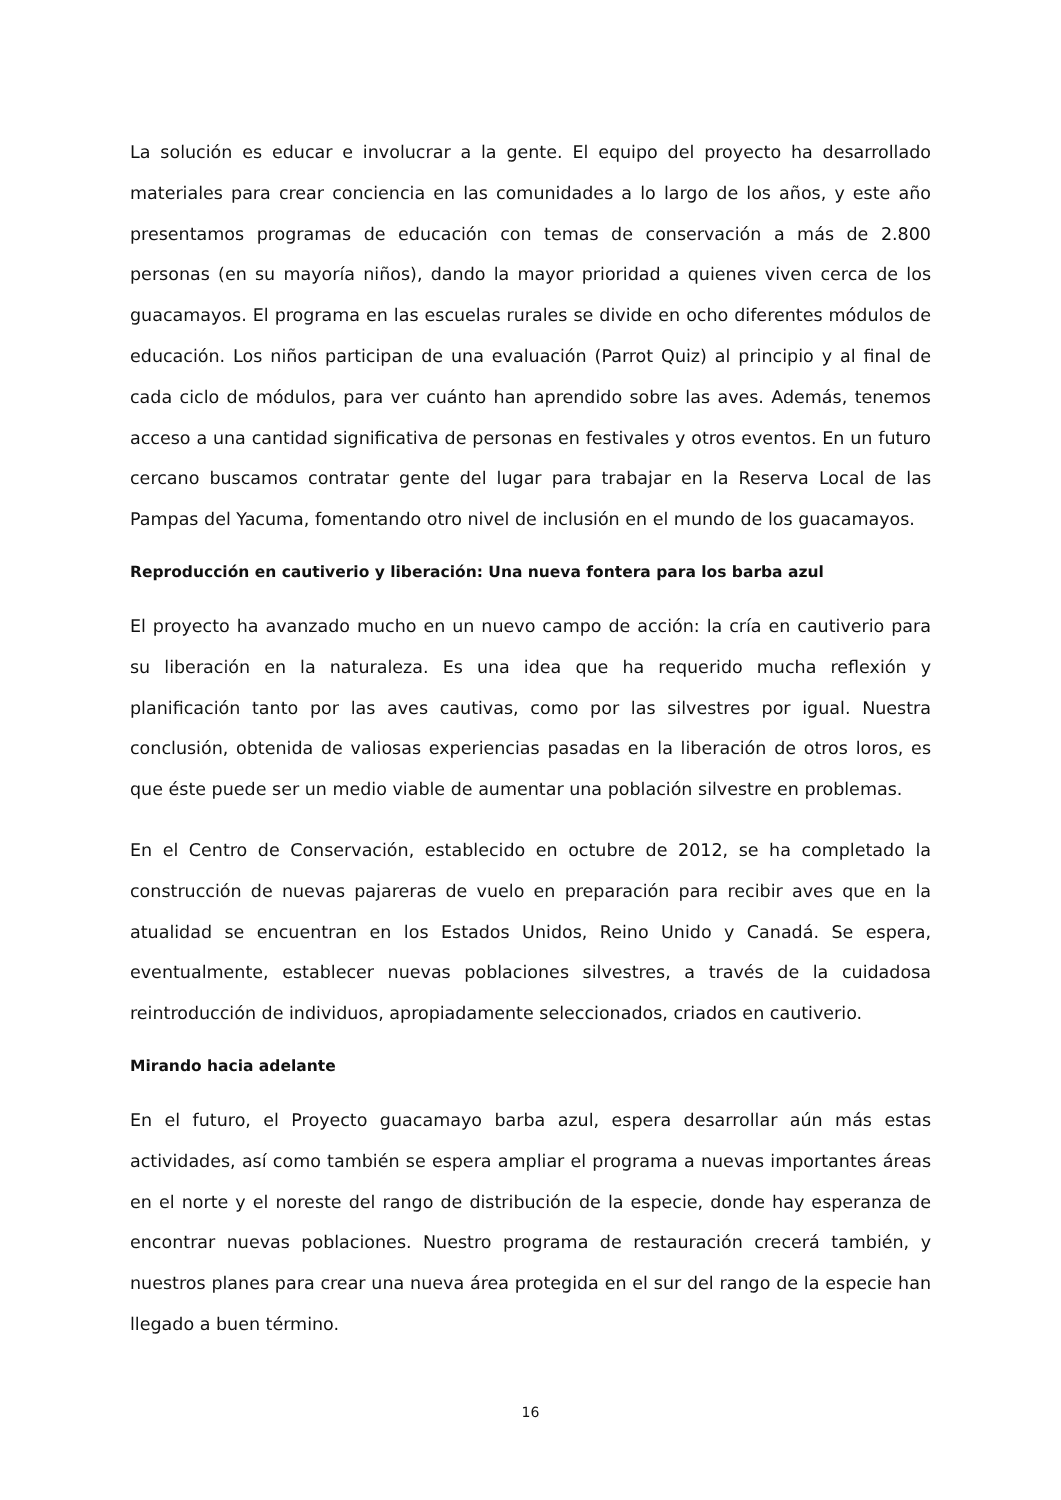La solución es educar e involucrar a la gente. El equipo del proyecto ha desarrollado materiales para crear conciencia en las comunidades a lo largo de los años, y este año presentamos programas de educación con temas de conservación a más de 2.800 personas (en su mayoría niños), dando la mayor prioridad a quienes viven cerca de los guacamayos. El programa en las escuelas rurales se divide en ocho diferentes módulos de educación. Los niños participan de una evaluación (Parrot Quiz) al principio y al final de cada ciclo de módulos, para ver cuánto han aprendido sobre las aves. Además, tenemos acceso a una cantidad significativa de personas en festivales y otros eventos. En un futuro cercano buscamos contratar gente del lugar para trabajar en la Reserva Local de las Pampas del Yacuma, fomentando otro nivel de inclusión en el mundo de los guacamayos.
Reproducción en cautiverio y liberación: Una nueva fontera para los barba azul
El proyecto ha avanzado mucho en un nuevo campo de acción: la cría en cautiverio para su liberación en la naturaleza. Es una idea que ha requerido mucha reflexión y planificación tanto por las aves cautivas, como por las silvestres por igual. Nuestra conclusión, obtenida de valiosas experiencias pasadas en la liberación de otros loros, es que éste puede ser un medio viable de aumentar una población silvestre en problemas.
En el Centro de Conservación, establecido en octubre de 2012, se ha completado la construcción de nuevas pajareras de vuelo en preparación para recibir aves que en la atualidad se encuentran en los Estados Unidos, Reino Unido y Canadá. Se espera, eventualmente, establecer nuevas poblaciones silvestres, a través de la cuidadosa reintroducción de individuos, apropiadamente seleccionados, criados en cautiverio.
Mirando hacia adelante
En el futuro, el Proyecto guacamayo barba azul, espera desarrollar aún más estas actividades, así como también se espera ampliar el programa a nuevas importantes áreas en el norte y el noreste del rango de distribución de la especie, donde hay esperanza de encontrar nuevas poblaciones. Nuestro programa de restauración crecerá también, y nuestros planes para crear una nueva área protegida en el sur del rango de la especie han llegado a buen término.
16